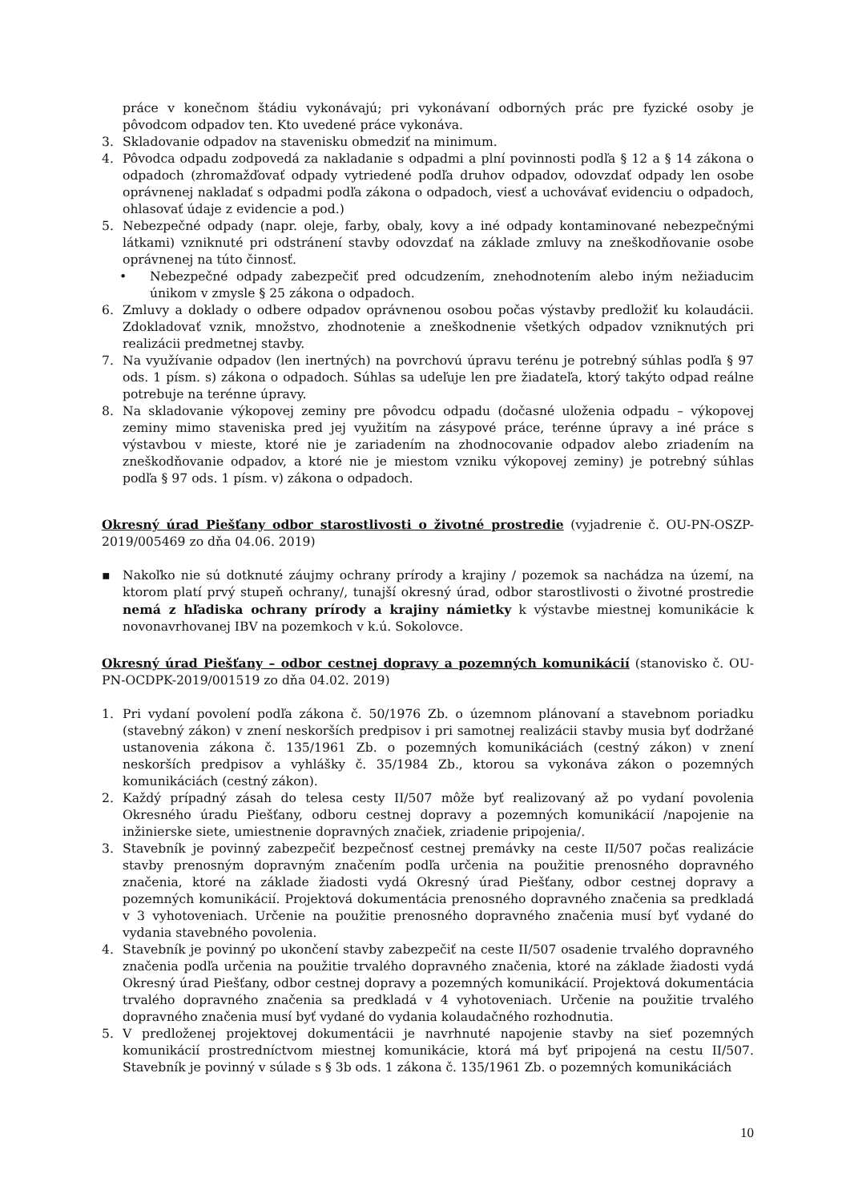práce v konečnom štádiu vykonávajú; pri vykonávaní odborných prác pre fyzické osoby je pôvodcom odpadov ten. Kto uvedené práce vykonáva.
3. Skladovanie odpadov na stavenisku obmedziť na minimum.
4. Pôvodca odpadu zodpovedá za nakladanie s odpadmi a plní povinnosti podľa § 12 a § 14 zákona o odpadoch (zhromažďovať odpady vytriedené podľa druhov odpadov, odovzdať odpady len osobe oprávnenej nakladať s odpadmi podľa zákona o odpadoch, viesť a uchovávať evidenciu o odpadoch, ohlasovať údaje z evidencie a pod.)
5. Nebezpečné odpady (napr. oleje, farby, obaly, kovy a iné odpady kontaminované nebezpečnými látkami) vzniknuté pri odstránení stavby odovzdať na základe zmluvy na zneškodňovanie osobe oprávnenej na túto činnosť.
• Nebezpečné odpady zabezpečiť pred odcudzením, znehodnotením alebo iným nežiaducim únikom v zmysle § 25 zákona o odpadoch.
6. Zmluvy a doklady o odbere odpadov oprávnenou osobou počas výstavby predložiť ku kolaudácii. Zdokladovať vznik, množstvo, zhodnotenie a zneškodnenie všetkých odpadov vzniknutých pri realizácii predmetnej stavby.
7. Na využívanie odpadov (len inertných) na povrchovú úpravu terénu je potrebný súhlas podľa § 97 ods. 1 písm. s) zákona o odpadoch. Súhlas sa udeľuje len pre žiadateľa, ktorý takýto odpad reálne potrebuje na terénne úpravy.
8. Na skladovanie výkopovej zeminy pre pôvodcu odpadu (dočasné uloženia odpadu – výkopovej zeminy mimo staveniska pred jej využitím na zásypové práce, terénne úpravy a iné práce s výstavbou v mieste, ktoré nie je zariadením na zhodnocovanie odpadov alebo zriadením na zneškodňovanie odpadov, a ktoré nie je miestom vzniku výkopovej zeminy) je potrebný súhlas podľa § 97 ods. 1 písm. v) zákona o odpadoch.
Okresný úrad Piešťany odbor starostlivosti o životné prostredie (vyjadrenie č. OU-PN-OSZP-2019/005469 zo dňa 04.06. 2019)
▪ Nakoľko nie sú dotknuté záujmy ochrany prírody a krajiny / pozemok sa nachádza na území, na ktorom platí prvý stupeň ochrany/, tunajší okresný úrad, odbor starostlivosti o životné prostredie nemá z hľadiska ochrany prírody a krajiny námietky k výstavbe miestnej komunikácie k novonavrhovanej IBV na pozemkoch v k.ú. Sokolovce.
Okresný úrad Piešťany – odbor cestnej dopravy a pozemných komunikácií (stanovisko č. OU-PN-OCDPK-2019/001519 zo dňa 04.02. 2019)
1. Pri vydaní povolení podľa zákona č. 50/1976 Zb. o územnom plánovaní a stavebnom poriadku (stavebný zákon) v znení neskorších predpisov i pri samotnej realizácii stavby musia byť dodržané ustanovenia zákona č. 135/1961 Zb. o pozemných komunikáciách (cestný zákon) v znení neskorších predpisov a vyhlášky č. 35/1984 Zb., ktorou sa vykonáva zákon o pozemných komunikáciách (cestný zákon).
2. Každý prípadný zásah do telesa cesty II/507 môže byť realizovaný až po vydaní povolenia Okresného úradu Piešťany, odboru cestnej dopravy a pozemných komunikácií /napojenie na inžinierske siete, umiestnenie dopravných značiek, zriadenie pripojenia/.
3. Stavebník je povinný zabezpečiť bezpečnosť cestnej premávky na ceste II/507 počas realizácie stavby prenosným dopravným značením podľa určenia na použitie prenosného dopravného značenia, ktoré na základe žiadosti vydá Okresný úrad Piešťany, odbor cestnej dopravy a pozemných komunikácií. Projektová dokumentácia prenosného dopravného značenia sa predkladá v 3 vyhotoveniach. Určenie na použitie prenosného dopravného značenia musí byť vydané do vydania stavebného povolenia.
4. Stavebník je povinný po ukončení stavby zabezpečiť na ceste II/507 osadenie trvalého dopravného značenia podľa určenia na použitie trvalého dopravného značenia, ktoré na základe žiadosti vydá Okresný úrad Piešťany, odbor cestnej dopravy a pozemných komunikácií. Projektová dokumentácia trvalého dopravného značenia sa predkladá v 4 vyhotoveniach. Určenie na použitie trvalého dopravného značenia musí byť vydané do vydania kolaudačného rozhodnutia.
5. V predloženej projektovej dokumentácii je navrhnuté napojenie stavby na sieť pozemných komunikácií prostredníctvom miestnej komunikácie, ktorá má byť pripojená na cestu II/507. Stavebník je povinný v súlade s § 3b ods. 1 zákona č. 135/1961 Zb. o pozemných komunikáciách
10